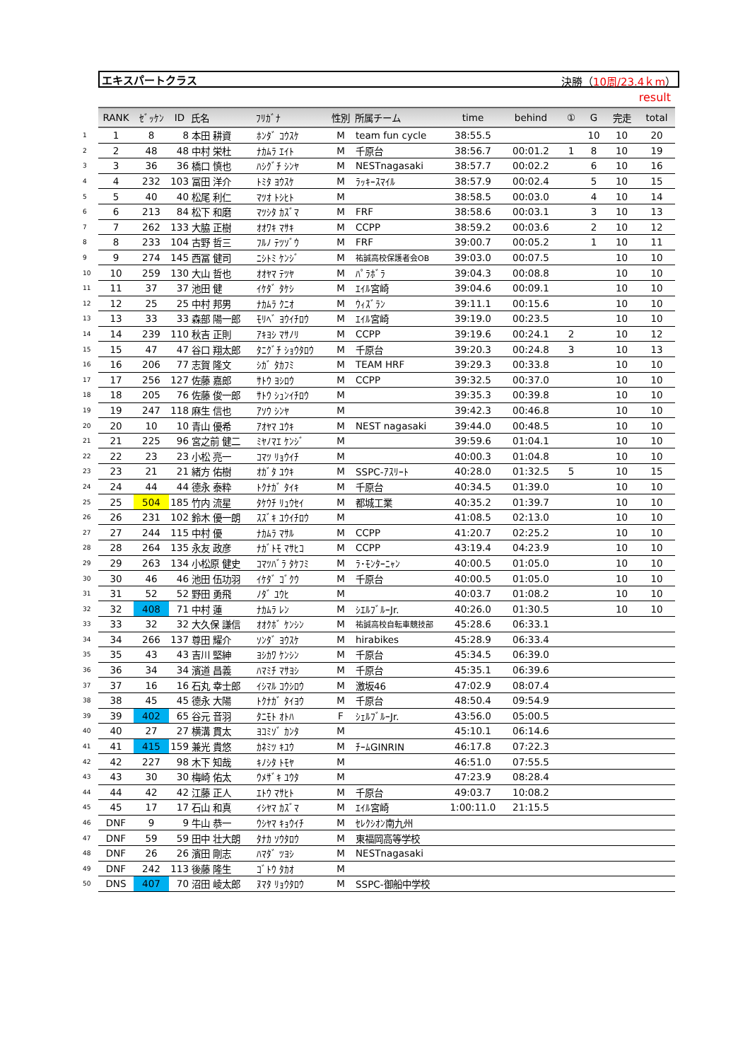エキスパートクラス 決勝（10周/23.4ｋm）
result
| | RANK | ｾﾞｯｹﾝ | ID | 氏名 | ﾌﾘｶﾞﾅ | 性別 | 所属チーム | time | behind | ① | G | 完走 | total |
| --- | --- | --- | --- | --- | --- | --- | --- | --- | --- | --- | --- | --- | --- |
| 1 | 1 | 8 | 8 | 本田 耕資 | ﾎﾝﾀﾞ ｺｳｽｹ | M | team fun cycle | 38:55.5 | | | 10 | 10 | 20 |
| 2 | 2 | 48 | 48 | 中村 栄杜 | ﾅｶﾑﾗ ｴｲﾄ | M | 千原台 | 38:56.7 | 00:01.2 | 1 | 8 | 10 | 19 |
| 3 | 3 | 36 | 36 | 橋口 慎也 | ﾊｼｸﾞﾁ ｼﾝﾔ | M | NESTnagasaki | 38:57.7 | 00:02.2 | | 6 | 10 | 16 |
| 4 | 4 | 232 | 103 | 冨田 洋介 | ﾄﾐﾀ ﾖｳｽｹ | M | ﾗｯｷｰｽﾏｲﾙ | 38:57.9 | 00:02.4 | | 5 | 10 | 15 |
| 5 | 5 | 40 | 40 | 松尾 利仁 | ﾏﾂｵ ﾄｼﾋﾄ | M | | 38:58.5 | 00:03.0 | | 4 | 10 | 14 |
| 6 | 6 | 213 | 84 | 松下 和磨 | ﾏﾂｼﾀ ｶｽﾞﾏ | M | FRF | 38:58.6 | 00:03.1 | | 3 | 10 | 13 |
| 7 | 7 | 262 | 133 | 大脇 正樹 | ｵｵﾜｷ ﾏｻｷ | M | CCPP | 38:59.2 | 00:03.6 | | 2 | 10 | 12 |
| 8 | 8 | 233 | 104 | 古野 哲三 | ﾌﾙﾉ ﾃﾂｿﾞｳ | M | FRF | 39:00.7 | 00:05.2 | | 1 | 10 | 11 |
| 9 | 9 | 274 | 145 | 西冨 健司 | ﾆｼﾄﾐ ｹﾝｼﾞ | M | 祐誠高校保護者会OB | 39:03.0 | 00:07.5 | | | 10 | 10 |
| 10 | 10 | 259 | 130 | 大山 哲也 | ｵｵﾔﾏ ﾃﾂﾔ | M | ﾊﾟﾗﾎﾞﾗ | 39:04.3 | 00:08.8 | | | 10 | 10 |
| 11 | 11 | 37 | 37 | 池田 健 | ｲｹﾀﾞ ﾀｹｼ | M | ｴｲﾙ宮崎 | 39:04.6 | 00:09.1 | | | 10 | 10 |
| 12 | 12 | 25 | 25 | 中村 邦男 | ﾅｶﾑﾗ ｸﾆｵ | M | ｳｨｽﾞﾗﾝ | 39:11.1 | 00:15.6 | | | 10 | 10 |
| 13 | 13 | 33 | 33 | 森部 陽一郎 | ﾓﾘﾍﾞ ﾖｳｲﾁﾛｳ | M | ｴｲﾙ宮崎 | 39:19.0 | 00:23.5 | | | 10 | 10 |
| 14 | 14 | 239 | 110 | 秋吉 正則 | ｱｷﾖｼ ﾏｻﾉﾘ | M | CCPP | 39:19.6 | 00:24.1 | 2 | | 10 | 12 |
| 15 | 15 | 47 | 47 | 谷口 翔太郎 | ﾀﾆｸﾞﾁ ｼｮｳﾀﾛｳ | M | 千原台 | 39:20.3 | 00:24.8 | 3 | | 10 | 13 |
| 16 | 16 | 206 | 77 | 志賀 隆文 | ｼｶﾞ ﾀｶﾌﾐ | M | TEAM HRF | 39:29.3 | 00:33.8 | | | 10 | 10 |
| 17 | 17 | 256 | 127 | 佐藤 嘉郎 | ｻﾄｳ ﾖｼﾛｳ | M | CCPP | 39:32.5 | 00:37.0 | | | 10 | 10 |
| 18 | 18 | 205 | 76 | 佐藤 俊一郎 | ｻﾄｳ ｼｭﾝｲﾁﾛｳ | M | | 39:35.3 | 00:39.8 | | | 10 | 10 |
| 19 | 19 | 247 | 118 | 麻生 信也 | ｱｿｳ ｼﾝﾔ | M | | 39:42.3 | 00:46.8 | | | 10 | 10 |
| 20 | 20 | 10 | 10 | 青山 優希 | ｱｵﾔﾏ ﾕｳｷ | M | NEST nagasaki | 39:44.0 | 00:48.5 | | | 10 | 10 |
| 21 | 21 | 225 | 96 | 宮之前 健二 | ﾐﾔﾉﾏｴ ｹﾝｼﾞ | M | | 39:59.6 | 01:04.1 | | | 10 | 10 |
| 22 | 22 | 23 | 23 | 小松 亮一 | ｺﾏﾂ ﾘｮｳｲﾁ | M | | 40:00.3 | 01:04.8 | | | 10 | 10 |
| 23 | 23 | 21 | 21 | 緒方 佑樹 | ｵｶﾞﾀ ﾕｳｷ | M | SSPC-ｱｽﾘｰﾄ | 40:28.0 | 01:32.5 | 5 | | 10 | 15 |
| 24 | 24 | 44 | 44 | 德永 泰粋 | ﾄｸﾅｶﾞ ﾀｲｷ | M | 千原台 | 40:34.5 | 01:39.0 | | | 10 | 10 |
| 25 | 25 | 504 | 185 | 竹内 流星 | ﾀｹｳﾁ ﾘｭｳｾｲ | M | 都城工業 | 40:35.2 | 01:39.7 | | | 10 | 10 |
| 26 | 26 | 231 | 102 | 鈴木 優一朗 | ｽｽﾞｷ ﾕｳｲﾁﾛｳ | M | | 41:08.5 | 02:13.0 | | | 10 | 10 |
| 27 | 27 | 244 | 115 | 中村 優 | ﾅｶﾑﾗ ﾏｻﾙ | M | CCPP | 41:20.7 | 02:25.2 | | | 10 | 10 |
| 28 | 28 | 264 | 135 | 永友 政彦 | ﾅｶﾞﾄﾓ ﾏｻﾋｺ | M | CCPP | 43:19.4 | 04:23.9 | | | 10 | 10 |
| 29 | 29 | 263 | 134 | 小松原 健史 | ｺﾏﾂﾊﾞﾗ ﾀｹﾌﾐ | M | ﾗ･ﾓﾝﾀｰﾆｬﾝ | 40:00.5 | 01:05.0 | | | 10 | 10 |
| 30 | 30 | 46 | 46 | 池田 伍功羽 | ｲｹﾀﾞ ｺﾞｸｳ | M | 千原台 | 40:00.5 | 01:05.0 | | | 10 | 10 |
| 31 | 31 | 52 | 52 | 野田 勇飛 | ﾉﾀﾞ ﾕｳﾋ | M | | 40:03.7 | 01:08.2 | | | 10 | 10 |
| 32 | 32 | 408 | 71 | 中村 蓮 | ﾅｶﾑﾗ ﾚﾝ | M | ｼｴﾙﾌﾞﾙｰJr. | 40:26.0 | 01:30.5 | | | 10 | 10 |
| 33 | 33 | 32 | 32 | 大久保 謙信 | ｵｵｸﾎﾞ ｹﾝｼﾝ | M | 祐誠高校自転車競技部 | 45:28.6 | 06:33.1 | | | | |
| 34 | 34 | 266 | 137 | 尊田 耀介 | ｿﾝﾀﾞ ﾖｳｽｹ | M | hirabikes | 45:28.9 | 06:33.4 | | | | |
| 35 | 35 | 43 | 43 | 吉川 堅紳 | ﾖｼｶﾜ ｹﾝｼﾝ | M | 千原台 | 45:34.5 | 06:39.0 | | | | |
| 36 | 36 | 34 | 34 | 濱道 昌義 | ﾊﾏﾐﾁ ﾏｻﾖｼ | M | 千原台 | 45:35.1 | 06:39.6 | | | | |
| 37 | 37 | 16 | 16 | 石丸 幸士郎 | ｲｼﾏﾙ ｺｳｼﾛｳ | M | 激坂46 | 47:02.9 | 08:07.4 | | | | |
| 38 | 38 | 45 | 45 | 德永 大陽 | ﾄｸﾅｶﾞ ﾀｲﾖｳ | M | 千原台 | 48:50.4 | 09:54.9 | | | | |
| 39 | 39 | 402 | 65 | 谷元 音羽 | ﾀﾆﾓﾄ ｵﾄﾊ | F | ｼｪﾙﾌﾞﾙｰJr. | 43:56.0 | 05:00.5 | | | | |
| 40 | 40 | 27 | 27 | 横溝 貫太 | ﾖｺﾐｿﾞ ｶﾝﾀ | M | | 45:10.1 | 06:14.6 | | | | |
| 41 | 41 | 415 | 159 | 兼光 貴悠 | ｶﾈﾐﾂ ｷﾕｳ | M | ﾁｰﾑGINRIN | 46:17.8 | 07:22.3 | | | | |
| 42 | 42 | 227 | 98 | 木下 知哉 | ｷﾉｼﾀ ﾄﾓﾔ | M | | 46:51.0 | 07:55.5 | | | | |
| 43 | 43 | 30 | 30 | 梅崎 佑太 | ｳﾒｻﾞｷ ﾕｳﾀ | M | | 47:23.9 | 08:28.4 | | | | |
| 44 | 44 | 42 | 42 | 江藤 正人 | ｴﾄｳ ﾏｻﾋﾄ | M | 千原台 | 49:03.7 | 10:08.2 | | | | |
| 45 | 45 | 17 | 17 | 石山 和真 | ｲｼﾔﾏ ｶｽﾞﾏ | M | ｴｲﾙ宮崎 | 1:00:11.0 | 21:15.5 | | | | |
| 46 | DNF | 9 | 9 | 牛山 恭一 | ｳｼﾔﾏ ｷｮｳｲﾁ | M | ｾﾚｸｼｵﾝ南九州 | | | | | | |
| 47 | DNF | 59 | 59 | 田中 壮大朗 | ﾀﾅｶ ｿｳﾀﾛｳ | M | 東福岡高等学校 | | | | | | |
| 48 | DNF | 26 | 26 | 濱田 剛志 | ﾊﾏﾀﾞ ﾂﾖｼ | M | NESTnagasaki | | | | | | |
| 49 | DNF | 242 | 113 | 後藤 隆生 | ｺﾞﾄｳ ﾀｶｵ | M | | | | | | | |
| 50 | DNS | 407 | 70 | 沼田 崚太郎 | ﾇﾏﾀ ﾘｮｳﾀﾛｳ | M | SSPC-御船中学校 | | | | | | |